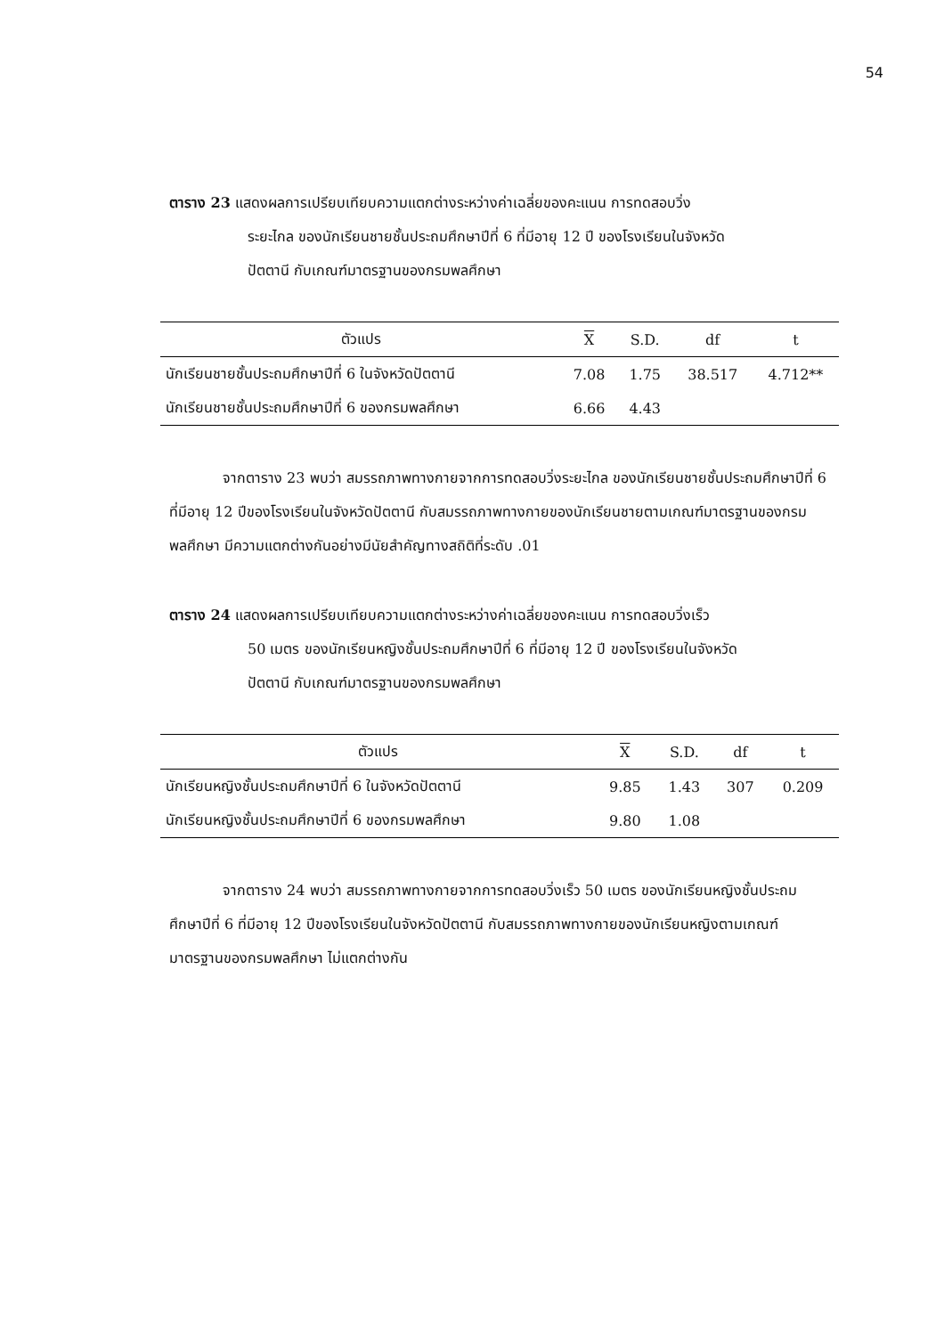54
ตาราง 23 แสดงผลการเปรียบเทียบความแตกต่างระหว่างค่าเฉลี่ยของคะแนน การทดสอบวิ่ง
ระยะไกล ของนักเรียนชายชั้นประถมศึกษาปีที่ 6 ที่มีอายุ 12 ปี ของโรงเรียนในจังหวัด
ปัตตานี กับเกณฑ์มาตรฐานของกรมพลศึกษา
| ตัวแปร | X | S.D. | df | t |
| --- | --- | --- | --- | --- |
| นักเรียนชายชั้นประถมศึกษาปีที่ 6 ในจังหวัดปัตตานี | 7.08 | 1.75 | 38.517 | 4.712** |
| นักเรียนชายชั้นประถมศึกษาปีที่ 6 ของกรมพลศึกษา | 6.66 | 4.43 | | |
จากตาราง 23 พบว่า สมรรถภาพทางกายจากการทดสอบวิ่งระยะไกล ของนักเรียนชายชั้นประถมศึกษาปีที่ 6 ที่มีอายุ 12 ปีของโรงเรียนในจังหวัดปัตตานี กับสมรรถภาพทางกายของนักเรียนชายตามเกณฑ์มาตรฐานของกรมพลศึกษา มีความแตกต่างกันอย่างมีนัยสำคัญทางสถิติที่ระดับ .01
ตาราง 24 แสดงผลการเปรียบเทียบความแตกต่างระหว่างค่าเฉลี่ยของคะแนน การทดสอบวิ่งเร็ว
50 เมตร ของนักเรียนหญิงชั้นประถมศึกษาปีที่ 6 ที่มีอายุ 12 ปี ของโรงเรียนในจังหวัด
ปัตตานี กับเกณฑ์มาตรฐานของกรมพลศึกษา
| ตัวแปร | X | S.D. | df | t |
| --- | --- | --- | --- | --- |
| นักเรียนหญิงชั้นประถมศึกษาปีที่ 6 ในจังหวัดปัตตานี | 9.85 | 1.43 | 307 | 0.209 |
| นักเรียนหญิงชั้นประถมศึกษาปีที่ 6 ของกรมพลศึกษา | 9.80 | 1.08 | | |
จากตาราง 24 พบว่า สมรรถภาพทางกายจากการทดสอบวิ่งเร็ว 50 เมตร ของนักเรียนหญิงชั้นประถมศึกษาปีที่ 6 ที่มีอายุ 12 ปีของโรงเรียนในจังหวัดปัตตานี กับสมรรถภาพทางกายของนักเรียนหญิงตามเกณฑ์มาตรฐานของกรมพลศึกษา ไม่แตกต่างกัน